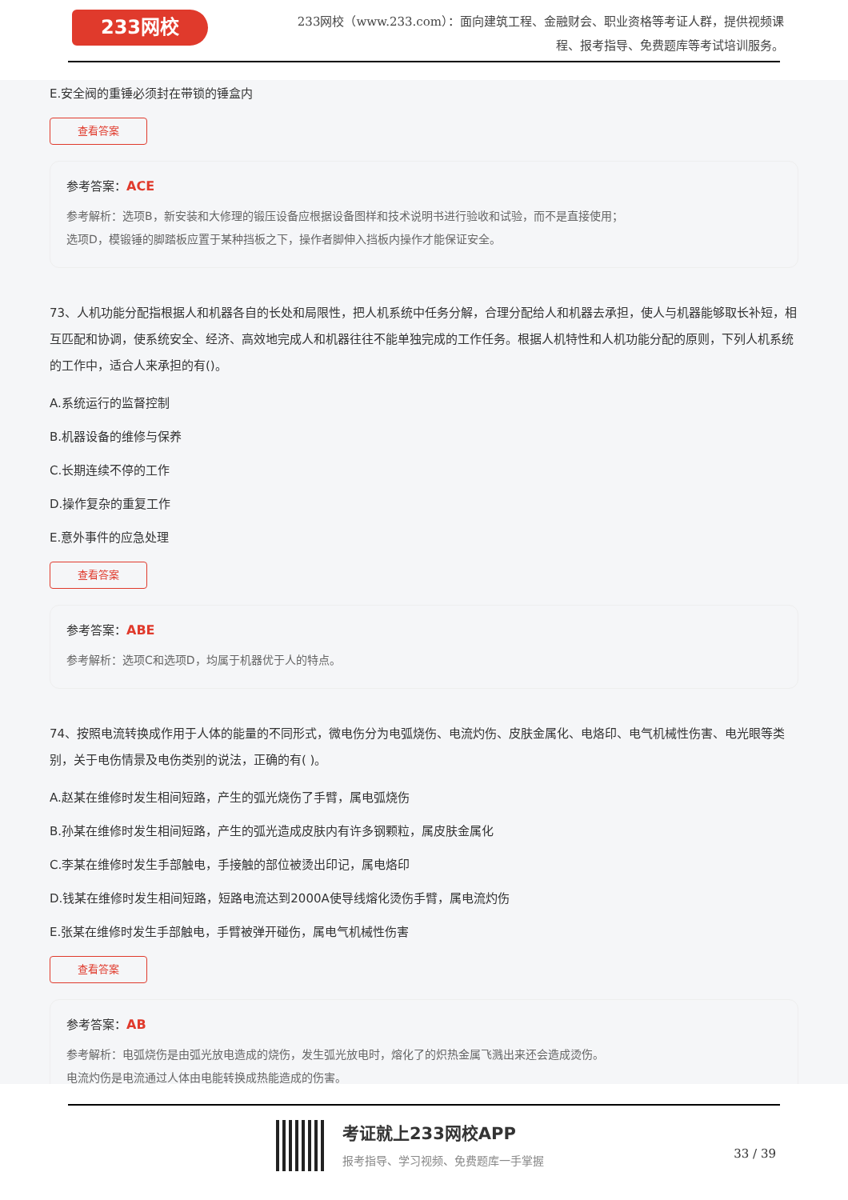233网校
233网校（www.233.com）：面向建筑工程、金融财会、职业资格等考证人群，提供视频课程、报考指导、免费题库等考试培训服务。
E.安全阀的重锤必须封在带锁的锤盒内
查看答案
参考答案：ACE
参考解析：选项B，新安装和大修理的锻压设备应根据设备图样和技术说明书进行验收和试验，而不是直接使用；
选项D，模锻锤的脚踏板应置于某种挡板之下，操作者脚伸入挡板内操作才能保证安全。
73、人机功能分配指根据人和机器各自的长处和局限性，把人机系统中任务分解，合理分配给人和机器去承担，使人与机器能够取长补短，相互匹配和协调，使系统安全、经济、高效地完成人和机器往往不能单独完成的工作任务。根据人机特性和人机功能分配的原则，下列人机系统的工作中，适合人来承担的有()。
A.系统运行的监督控制
B.机器设备的维修与保养
C.长期连续不停的工作
D.操作复杂的重复工作
E.意外事件的应急处理
查看答案
参考答案：ABE
参考解析：选项C和选项D，均属于机器优于人的特点。
74、按照电流转换成作用于人体的能量的不同形式，微电伤分为电弧烧伤、电流灼伤、皮肤金属化、电烙印、电气机械性伤害、电光眼等类别，关于电伤情景及电伤类别的说法，正确的有( )。
A.赵某在维修时发生相间短路，产生的弧光烧伤了手臂，属电弧烧伤
B.孙某在维修时发生相间短路，产生的弧光造成皮肤内有许多钢颗粒，属皮肤金属化
C.李某在维修时发生手部触电，手接触的部位被烫出印记，属电烙印
D.钱某在维修时发生相间短路，短路电流达到2000A使导线熔化烫伤手臂，属电流灼伤
E.张某在维修时发生手部触电，手臂被弹开碰伤，属电气机械性伤害
查看答案
参考答案：AB
参考解析：电弧烧伤是由弧光放电造成的烧伤，发生弧光放电时，熔化了的炽热金属飞溅出来还会造成烫伤。
电流灼伤是电流通过人体由电能转换成热能造成的伤害。
考证就上233网校APP
报考指导、学习视频、免费题库一手掌握
33 / 39